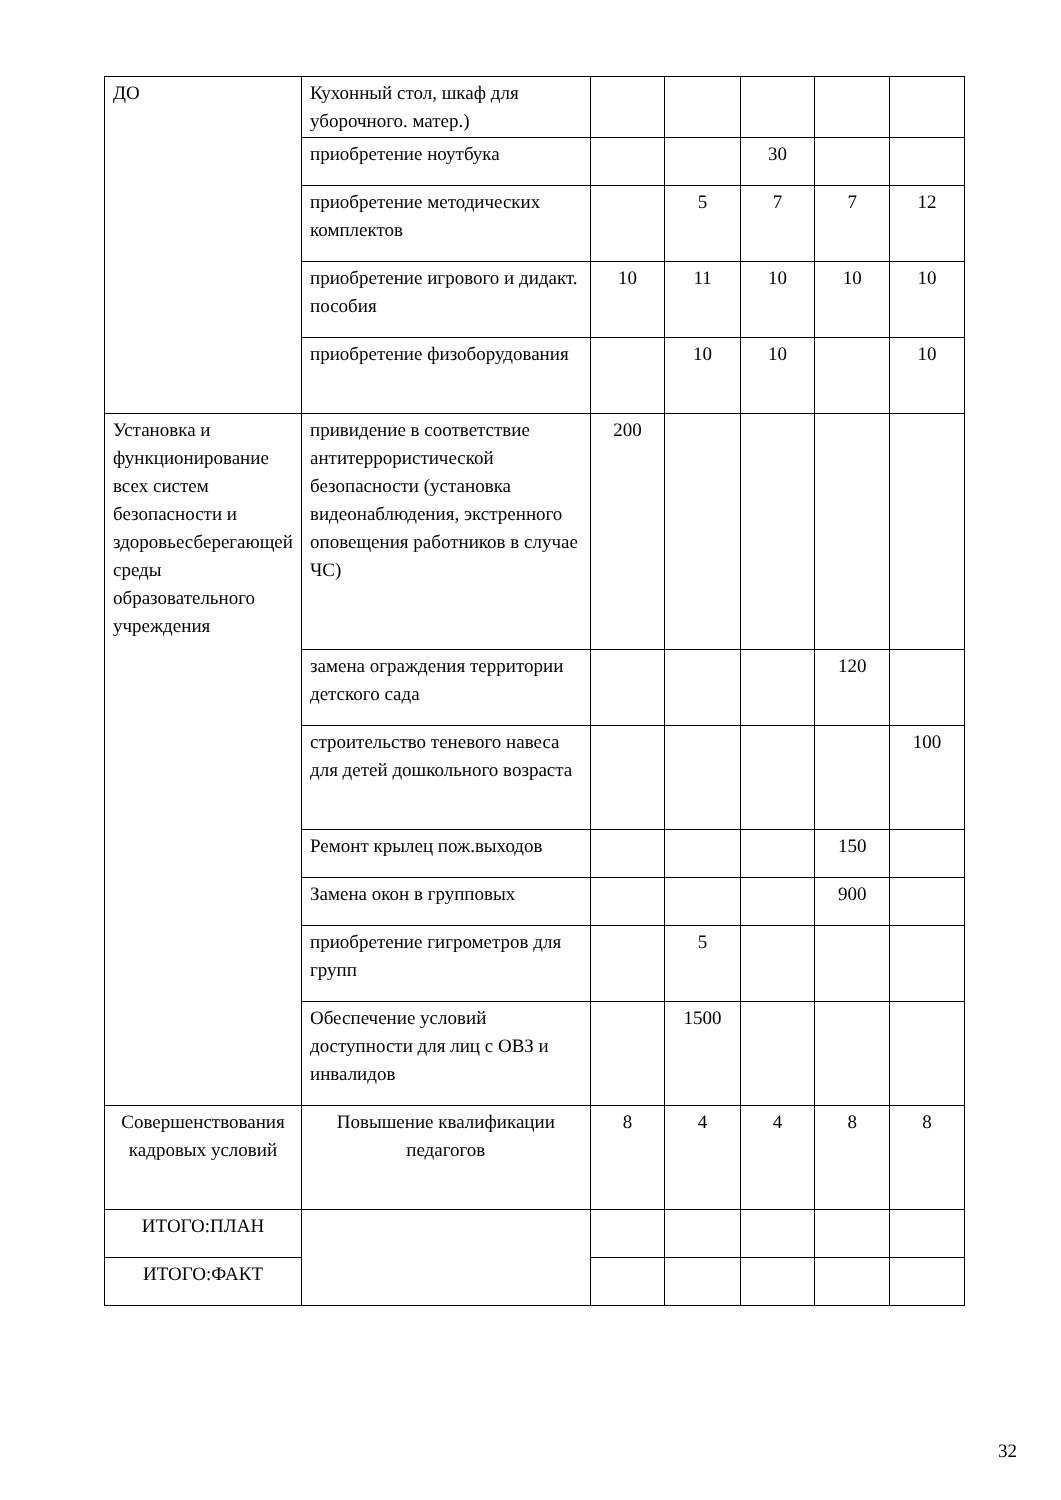| ДО | Кухонный стол, шкаф для уборочного. матер.) | | | | | |
| | приобретение ноутбука | | | 30 | | |
| | приобретение методических комплектов | | 5 | 7 | 7 | 12 |
| | приобретение игрового и дидакт. пособия | 10 | 11 | 10 | 10 | 10 |
| | приобретение физоборудования | | 10 | 10 | | 10 |
| Установка и функционирование всех систем безопасности и здоровьесберегающей среды образовательного учреждения | привидение в соответствие антитеррористической безопасности (установка видеонаблюдения, экстренного оповещения работников в случае ЧС) | 200 | | | | |
| | замена ограждения территории детского сада | | | | 120 | |
| | строительство теневого навеса для детей дошкольного возраста | | | | | 100 |
| | Ремонт крылец пож.выходов | | | | 150 | |
| | Замена окон в групповых | | | | 900 | |
| | приобретение гигрометров для групп | | 5 | | | |
| | Обеспечение условий доступности для лиц с ОВЗ и инвалидов | | 1500 | | | |
| Совершенствования кадровых условий | Повышение квалификации педагогов | 8 | 4 | 4 | 8 | 8 |
| ИТОГО:ПЛАН | | | | | | |
| ИТОГО:ФАКТ | | | | | | |
32